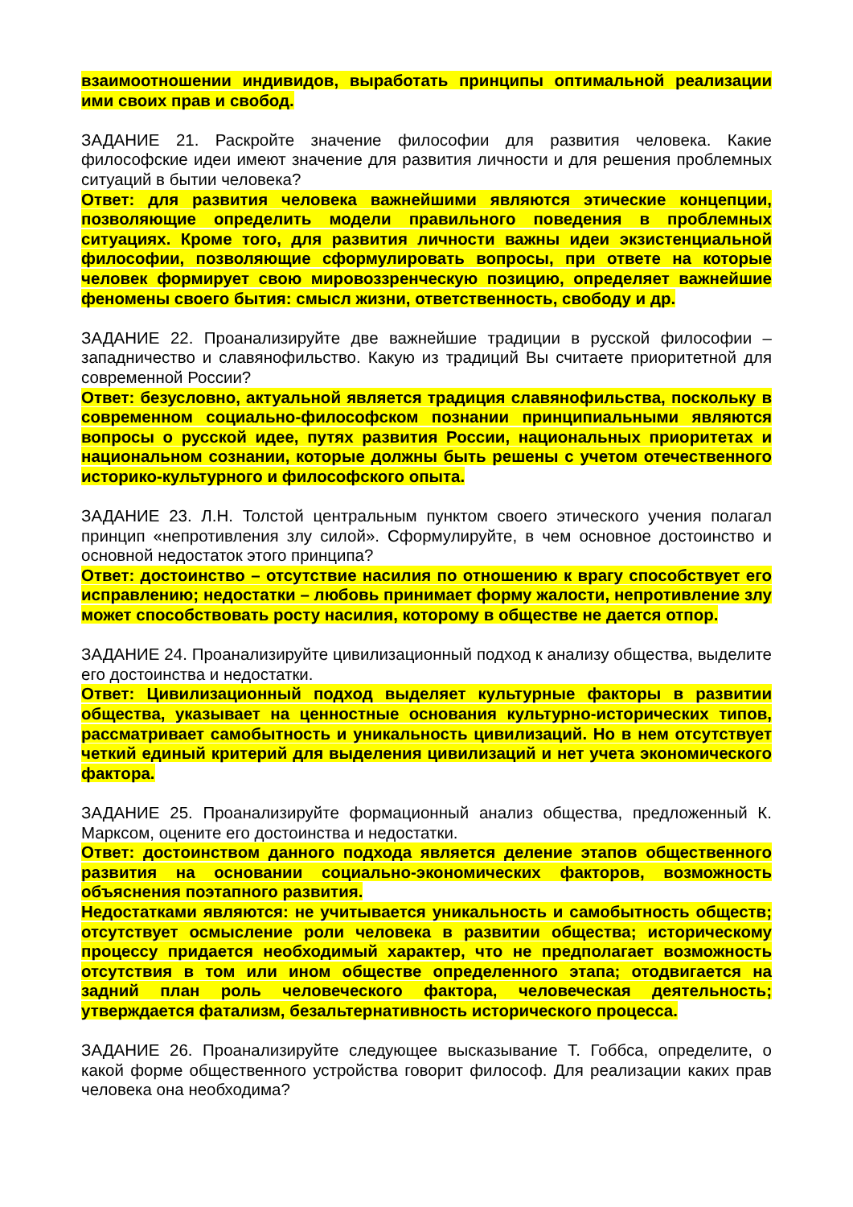взаимоотношении индивидов, выработать принципы оптимальной реализации ими своих прав и свобод.
ЗАДАНИЕ 21. Раскройте значение философии для развития человека. Какие философские идеи имеют значение для развития личности и для решения проблемных ситуаций в бытии человека?
Ответ: для развития человека важнейшими являются этические концепции, позволяющие определить модели правильного поведения в проблемных ситуациях. Кроме того, для развития личности важны идеи экзистенциальной философии, позволяющие сформулировать вопросы, при ответе на которые человек формирует свою мировоззренческую позицию, определяет важнейшие феномены своего бытия: смысл жизни, ответственность, свободу и др.
ЗАДАНИЕ 22. Проанализируйте две важнейшие традиции в русской философии – западничество и славянофильство. Какую из традиций Вы считаете приоритетной для современной России?
Ответ: безусловно, актуальной является традиция славянофильства, поскольку в современном социально-философском познании принципиальными являются вопросы о русской идее, путях развития России, национальных приоритетах и национальном сознании, которые должны быть решены с учетом отечественного историко-культурного и философского опыта.
ЗАДАНИЕ 23. Л.Н. Толстой центральным пунктом своего этического учения полагал принцип «непротивления злу силой». Сформулируйте, в чем основное достоинство и основной недостаток этого принципа?
Ответ: достоинство – отсутствие насилия по отношению к врагу способствует его исправлению; недостатки – любовь принимает форму жалости, непротивление злу может способствовать росту насилия, которому в обществе не дается отпор.
ЗАДАНИЕ 24. Проанализируйте цивилизационный подход к анализу общества, выделите его достоинства и недостатки.
Ответ: Цивилизационный подход выделяет культурные факторы в развитии общества, указывает на ценностные основания культурно-исторических типов, рассматривает самобытность и уникальность цивилизаций. Но в нем отсутствует четкий единый критерий для выделения цивилизаций и нет учета экономического фактора.
ЗАДАНИЕ 25. Проанализируйте формационный анализ общества, предложенный К. Марксом, оцените его достоинства и недостатки.
Ответ: достоинством данного подхода является деление этапов общественного развития на основании социально-экономических факторов, возможность объяснения поэтапного развития.
Недостатками являются: не учитывается уникальность и самобытность обществ; отсутствует осмысление роли человека в развитии общества; историческому процессу придается необходимый характер, что не предполагает возможность отсутствия в том или ином обществе определенного этапа; отодвигается на задний план роль человеческого фактора, человеческая деятельность; утверждается фатализм, безальтернативность исторического процесса.
ЗАДАНИЕ 26. Проанализируйте следующее высказывание Т. Гоббса, определите, о какой форме общественного устройства говорит философ. Для реализации каких прав человека она необходима?